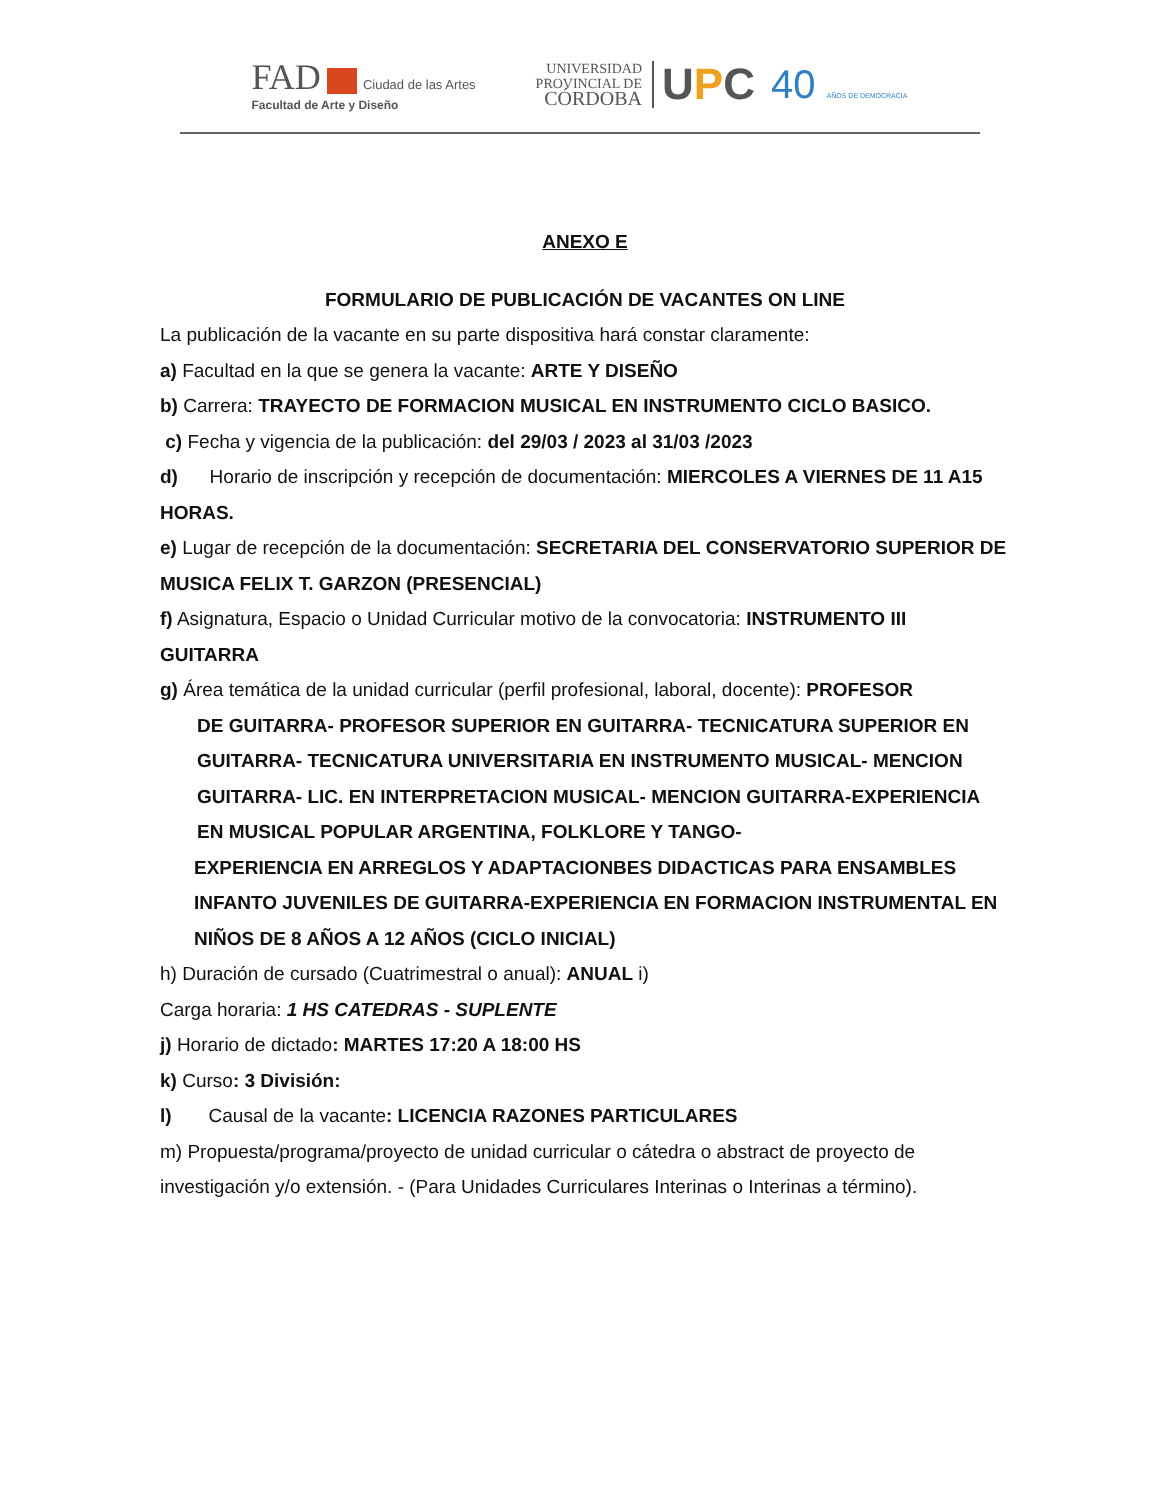FAD Ciudad de las Artes
Facultad de Arte y Diseño
UNIVERSIDAD
PROVINCIAL DE
CÓRDOBA
UPC 40 AÑOS DE DEMOCRACIA
ANEXO E
FORMULARIO DE PUBLICACIÓN DE VACANTES ON LINE
La publicación de la vacante en su parte dispositiva hará constar claramente:
a) Facultad en la que se genera la vacante: ARTE Y DISEÑO
b) Carrera: TRAYECTO DE FORMACION MUSICAL EN INSTRUMENTO CICLO BASICO.
c) Fecha y vigencia de la publicación: del 29/03 / 2023 al 31/03 /2023
d) Horario de inscripción y recepción de documentación: MIERCOLES A VIERNES DE 11 A15 HORAS.
e) Lugar de recepción de la documentación: SECRETARIA DEL CONSERVATORIO SUPERIOR DE MUSICA FELIX T. GARZON (PRESENCIAL)
f) Asignatura, Espacio o Unidad Curricular motivo de la convocatoria: INSTRUMENTO III GUITARRA
g) Área temática de la unidad curricular (perfil profesional, laboral, docente): PROFESOR
DE GUITARRA- PROFESOR SUPERIOR EN GUITARRA- TECNICATURA SUPERIOR EN GUITARRA- TECNICATURA UNIVERSITARIA EN INSTRUMENTO MUSICAL- MENCION GUITARRA- LIC. EN INTERPRETACION MUSICAL- MENCION GUITARRA-EXPERIENCIA EN MUSICAL POPULAR ARGENTINA, FOLKLORE Y TANGO-
EXPERIENCIA EN ARREGLOS Y ADAPTACIONBES DIDACTICAS PARA ENSAMBLES INFANTO JUVENILES DE GUITARRA-EXPERIENCIA EN FORMACION INSTRUMENTAL EN NIÑOS DE 8 AÑOS A 12 AÑOS (CICLO INICIAL)
h) Duración de cursado (Cuatrimestral o anual): ANUAL i)
Carga horaria: 1 HS CATEDRAS - SUPLENTE
j) Horario de dictado: MARTES 17:20 A 18:00 HS
k) Curso: 3 División:
l) Causal de la vacante: LICENCIA RAZONES PARTICULARES
m) Propuesta/programa/proyecto de unidad curricular o cátedra o abstract de proyecto de investigación y/o extensión. - (Para Unidades Curriculares Interinas o Interinas a término).